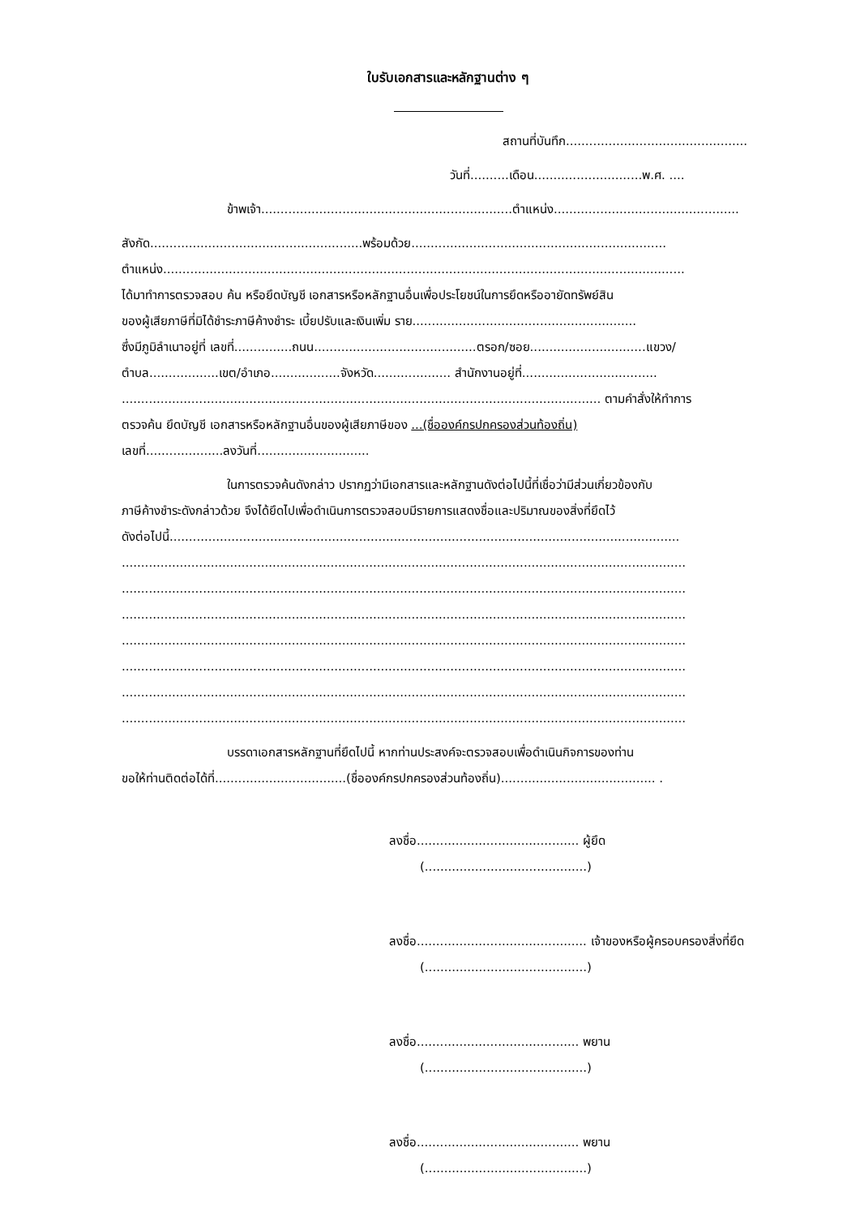ใบรับเอกสารและหลักฐานต่าง ๆ
สถานที่บันทึก...............................................
วันที่..........เดือน............................พ.ศ. ....
ข้าพเจ้า.................................................................ตำแหน่ง................................................
สังกัด.......................................................พร้อมด้วย..................................................................
ตำแหน่ง.......................................................................................................................................
ได้มาทำการตรวจสอบ ค้น หรือยึดบัญชี เอกสารหรือหลักฐานอื่นเพื่อประโยชน์ในการยึดหรืออายัดทรัพย์สิน
ของผู้เสียภาษีที่มิได้ชำระภาษีค้างชำระ เบี้ยปรับและเงินเพิ่ม ราย..........................................................
ซึ่งมีภูมิลำเนาอยู่ที่ เลขที่...............ถนน..........................................ตรอก/ซอย..............................แขวง/
ตำบล..................เขต/อำเภอ..................จังหวัด.................... สำนักงานอยู่ที่...................................
............................................................................................................................ ตามคำสั่งให้ทำการ
ตรวจค้น ยึดบัญชี เอกสารหรือหลักฐานอื่นของผู้เสียภาษีของ ...(ชื่อองค์กรปกครองส่วนท้องถิ่น)
เลขที่....................ลงวันที่.............................
ในการตรวจค้นดังกล่าว ปรากฏว่ามีเอกสารและหลักฐานดังต่อไปนี้ที่เชื่อว่ามีส่วนเกี่ยวข้องกับ
ภาษีค้างชำระดังกล่าวด้วย จึงได้ยึดไปเพื่อดำเนินการตรวจสอบมีรายการแสดงชื่อและปริมาณของสิ่งที่ยึดไว้
ดังต่อไปนี้....................................................................................................................................
..................................................................................................................................................
..................................................................................................................................................
..................................................................................................................................................
..................................................................................................................................................
..................................................................................................................................................
..................................................................................................................................................
..................................................................................................................................................
บรรดาเอกสารหลักฐานที่ยึดไปนี้ หากท่านประสงค์จะตรวจสอบเพื่อดำเนินกิจการของท่าน
ขอให้ท่านติดต่อได้ที่..................................(ชื่อองค์กรปกครองส่วนท้องถิ่น)........................................ .
ลงชื่อ.......................................... ผู้ยึด
(..........................................)
ลงชื่อ............................................ เจ้าของหรือผู้ครอบครองสิ่งที่ยึด
(..........................................)
ลงชื่อ.......................................... พยาน
(..........................................)
ลงชื่อ.......................................... พยาน
(..........................................)